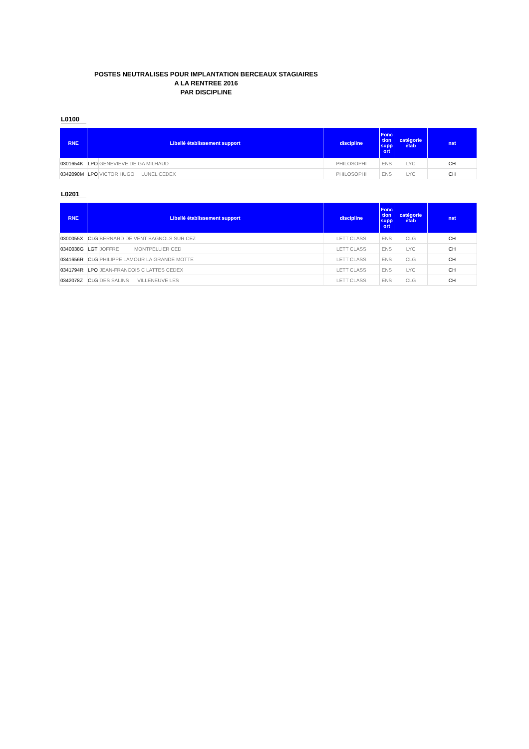POSTES NEUTRALISES POUR IMPLANTATION BERCEAUX STAGIAIRES
A LA RENTREE 2016
PAR DISCIPLINE
L0100
| RNE | Libellé établissement support | | discipline | Fonc tion supp ort | catégorie étab | nat |
| --- | --- | --- | --- | --- | --- | --- |
| 0301654K | LPO | GENEVIEVE DE GA MILHAUD | PHILOSOPHI | ENS | LYC | CH |
| 0342090M | LPO | VICTOR HUGO LUNEL CEDEX | PHILOSOPHI | ENS | LYC | CH |
L0201
| RNE | Libellé établissement support | | discipline | Fonc tion supp ort | catégorie étab | nat |
| --- | --- | --- | --- | --- | --- | --- |
| 0300055X | CLG | BERNARD DE VENT BAGNOLS SUR CEZ | LETT CLASS | ENS | CLG | CH |
| 0340038G | LGT | JOFFRE MONTPELLIER CED | LETT CLASS | ENS | LYC | CH |
| 0341656R | CLG | PHILIPPE LAMOUR LA GRANDE MOTTE | LETT CLASS | ENS | CLG | CH |
| 0341794R | LPO | JEAN-FRANCOIS C LATTES CEDEX | LETT CLASS | ENS | LYC | CH |
| 0342078Z | CLG | DES SALINS VILLENEUVE LES | LETT CLASS | ENS | CLG | CH |